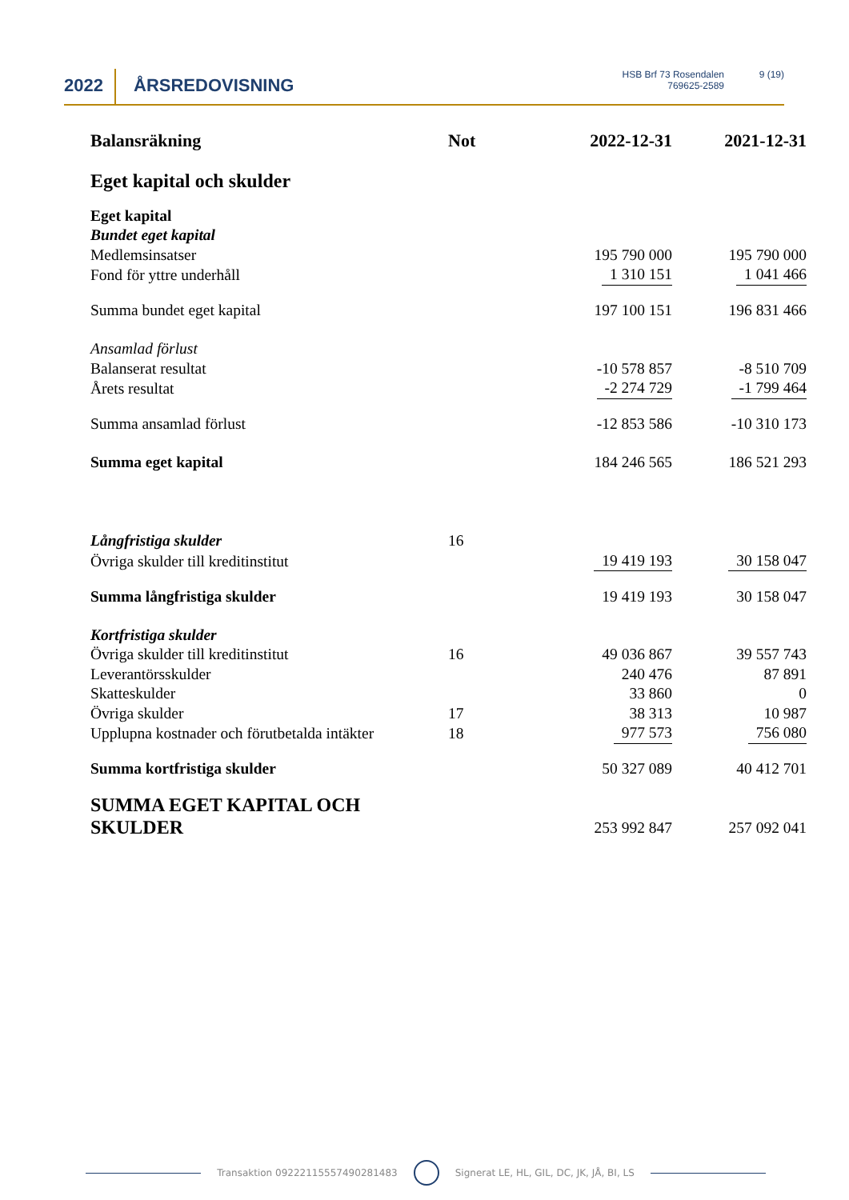2022 ÅRSREDOVISNING
HSB Brf 73 Rosendalen
769625-2589
9 (19)
| Balansräkning | Not | 2022-12-31 | 2021-12-31 |
| --- | --- | --- | --- |
| Eget kapital och skulder | | | |
| Eget kapital | | | |
| Bundet eget kapital | | | |
| Medlemsinsatser | | 195 790 000 | 195 790 000 |
| Fond för yttre underhåll | | 1 310 151 | 1 041 466 |
| Summa bundet eget kapital | | 197 100 151 | 196 831 466 |
| Ansamlad förlust | | | |
| Balanserat resultat | | -10 578 857 | -8 510 709 |
| Årets resultat | | -2 274 729 | -1 799 464 |
| Summa ansamlad förlust | | -12 853 586 | -10 310 173 |
| Summa eget kapital | | 184 246 565 | 186 521 293 |
| Långfristiga skulder | 16 | | |
| Övriga skulder till kreditinstitut | | 19 419 193 | 30 158 047 |
| Summa långfristiga skulder | | 19 419 193 | 30 158 047 |
| Kortfristiga skulder | | | |
| Övriga skulder till kreditinstitut | 16 | 49 036 867 | 39 557 743 |
| Leverantörsskulder | | 240 476 | 87 891 |
| Skatteskulder | | 33 860 | 0 |
| Övriga skulder | 17 | 38 313 | 10 987 |
| Upplupna kostnader och förutbetalda intäkter | 18 | 977 573 | 756 080 |
| Summa kortfristiga skulder | | 50 327 089 | 40 412 701 |
| SUMMA EGET KAPITAL OCH SKULDER | | 253 992 847 | 257 092 041 |
Transaktion 09222115557490281483
Signerat LE, HL, GIL, DC, JK, JÅ, BI, LS